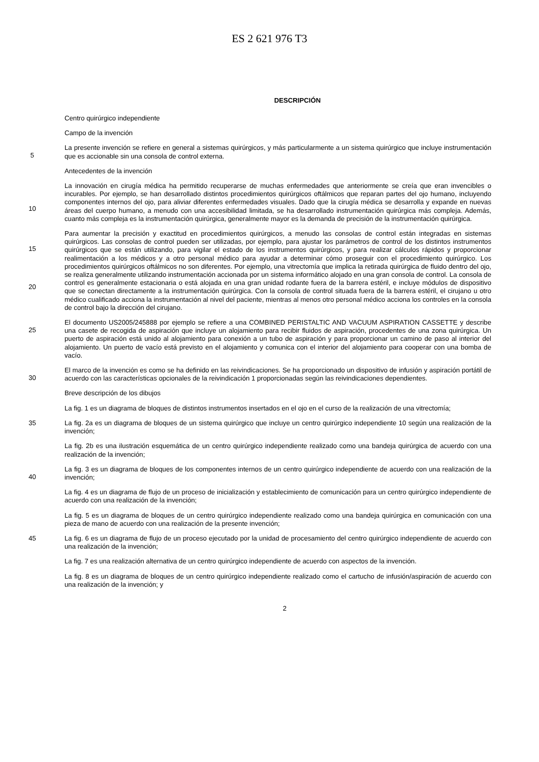ES 2 621 976 T3
DESCRIPCIÓN
Centro quirúrgico independiente
Campo de la invención
5
La presente invención se refiere en general a sistemas quirúrgicos, y más particularmente a un sistema quirúrgico que incluye instrumentación que es accionable sin una consola de control externa.
Antecedentes de la invención
10
La innovación en cirugía médica ha permitido recuperarse de muchas enfermedades que anteriormente se creía que eran invencibles o incurables. Por ejemplo, se han desarrollado distintos procedimientos quirúrgicos oftálmicos que reparan partes del ojo humano, incluyendo componentes internos del ojo, para aliviar diferentes enfermedades visuales. Dado que la cirugía médica se desarrolla y expande en nuevas áreas del cuerpo humano, a menudo con una accesibilidad limitada, se ha desarrollado instrumentación quirúrgica más compleja. Además, cuanto más compleja es la instrumentación quirúrgica, generalmente mayor es la demanda de precisión de la instrumentación quirúrgica.
15
20
Para aumentar la precisión y exactitud en procedimientos quirúrgicos, a menudo las consolas de control están integradas en sistemas quirúrgicos. Las consolas de control pueden ser utilizadas, por ejemplo, para ajustar los parámetros de control de los distintos instrumentos quirúrgicos que se están utilizando, para vigilar el estado de los instrumentos quirúrgicos, y para realizar cálculos rápidos y proporcionar realimentación a los médicos y a otro personal médico para ayudar a determinar cómo proseguir con el procedimiento quirúrgico. Los procedimientos quirúrgicos oftálmicos no son diferentes. Por ejemplo, una vitrectomía que implica la retirada quirúrgica de fluido dentro del ojo, se realiza generalmente utilizando instrumentación accionada por un sistema informático alojado en una gran consola de control. La consola de control es generalmente estacionaria o está alojada en una gran unidad rodante fuera de la barrera estéril, e incluye módulos de dispositivo que se conectan directamente a la instrumentación quirúrgica. Con la consola de control situada fuera de la barrera estéril, el cirujano u otro médico cualificado acciona la instrumentación al nivel del paciente, mientras al menos otro personal médico acciona los controles en la consola de control bajo la dirección del cirujano.
25
El documento US2005/245888 por ejemplo se refiere a una COMBINED PERISTALTIC AND VACUUM ASPIRATION CASSETTE y describe una casete de recogida de aspiración que incluye un alojamiento para recibir fluidos de aspiración, procedentes de una zona quirúrgica. Un puerto de aspiración está unido al alojamiento para conexión a un tubo de aspiración y para proporcionar un camino de paso al interior del alojamiento. Un puerto de vacío está previsto en el alojamiento y comunica con el interior del alojamiento para cooperar con una bomba de vacío.
30
El marco de la invención es como se ha definido en las reivindicaciones. Se ha proporcionado un dispositivo de infusión y aspiración portátil de acuerdo con las características opcionales de la reivindicación 1 proporcionadas según las reivindicaciones dependientes.
Breve descripción de los dibujos
La fig. 1 es un diagrama de bloques de distintos instrumentos insertados en el ojo en el curso de la realización de una vitrectomía;
35
La fig. 2a es un diagrama de bloques de un sistema quirúrgico que incluye un centro quirúrgico independiente 10 según una realización de la invención;
La fig. 2b es una ilustración esquemática de un centro quirúrgico independiente realizado como una bandeja quirúrgica de acuerdo con una realización de la invención;
40
La fig. 3 es un diagrama de bloques de los componentes internos de un centro quirúrgico independiente de acuerdo con una realización de la invención;
La fig. 4 es un diagrama de flujo de un proceso de inicialización y establecimiento de comunicación para un centro quirúrgico independiente de acuerdo con una realización de la invención;
La fig. 5 es un diagrama de bloques de un centro quirúrgico independiente realizado como una bandeja quirúrgica en comunicación con una pieza de mano de acuerdo con una realización de la presente invención;
45
La fig. 6 es un diagrama de flujo de un proceso ejecutado por la unidad de procesamiento del centro quirúrgico independiente de acuerdo con una realización de la invención;
La fig. 7 es una realización alternativa de un centro quirúrgico independiente de acuerdo con aspectos de la invención.
La fig. 8 es un diagrama de bloques de un centro quirúrgico independiente realizado como el cartucho de infusión/aspiración de acuerdo con una realización de la invención; y
2